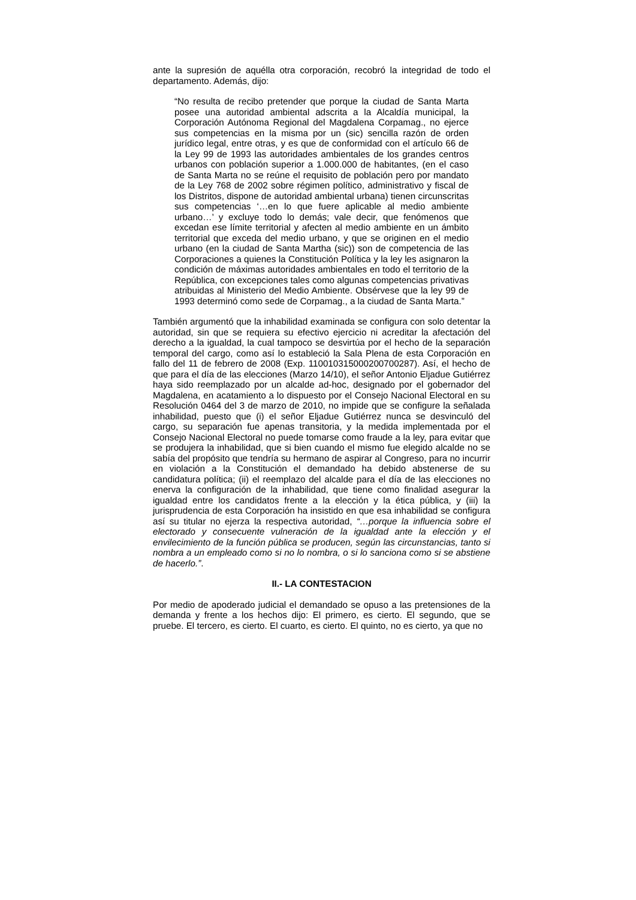ante la supresión de aquélla otra corporación, recobró la integridad de todo el departamento. Además, dijo:
“No resulta de recibo pretender que porque la ciudad de Santa Marta posee una autoridad ambiental adscrita a la Alcaldía municipal, la Corporación Autónoma Regional del Magdalena Corpamag., no ejerce sus competencias en la misma por un (sic) sencilla razón de orden jurídico legal, entre otras, y es que de conformidad con el artículo 66 de la Ley 99 de 1993 las autoridades ambientales de los grandes centros urbanos con población superior a 1.000.000 de habitantes, (en el caso de Santa Marta no se reúne el requisito de población pero por mandato de la Ley 768 de 2002 sobre régimen político, administrativo y fiscal de los Distritos, dispone de autoridad ambiental urbana) tienen circunscritas sus competencias ‘…en lo que fuere aplicable al medio ambiente urbano…’ y excluye todo lo demás; vale decir, que fenómenos que excedan ese límite territorial y afecten al medio ambiente en un ámbito territorial que exceda del medio urbano, y que se originen en el medio urbano (en la ciudad de Santa Martha (sic)) son de competencia de las Corporaciones a quienes la Constitución Política y la ley les asignaron la condición de máximas autoridades ambientales en todo el territorio de la República, con excepciones tales como algunas competencias privativas atribuidas al Ministerio del Medio Ambiente. Obsérvese que la ley 99 de 1993 determinó como sede de Corpamag., a la ciudad de Santa Marta.”
También argumentó que la inhabilidad examinada se configura con solo detentar la autoridad, sin que se requiera su efectivo ejercicio ni acreditar la afectación del derecho a la igualdad, la cual tampoco se desvirtúa por el hecho de la separación temporal del cargo, como así lo estableció la Sala Plena de esta Corporación en fallo del 11 de febrero de 2008 (Exp. 110010315000200700287). Así, el hecho de que para el día de las elecciones (Marzo 14/10), el señor Antonio Eljadue Gutiérrez haya sido reemplazado por un alcalde ad-hoc, designado por el gobernador del Magdalena, en acatamiento a lo dispuesto por el Consejo Nacional Electoral en su Resolución 0464 del 3 de marzo de 2010, no impide que se configure la señalada inhabilidad, puesto que (i) el señor Eljadue Gutiérrez nunca se desvinculó del cargo, su separación fue apenas transitoria, y la medida implementada por el Consejo Nacional Electoral no puede tomarse como fraude a la ley, para evitar que se produjera la inhabilidad, que si bien cuando el mismo fue elegido alcalde no se sabía del propósito que tendría su hermano de aspirar al Congreso, para no incurrir en violación a la Constitución el demandado ha debido abstenerse de su candidatura política; (ii) el reemplazo del alcalde para el día de las elecciones no enerva la configuración de la inhabilidad, que tiene como finalidad asegurar la igualdad entre los candidatos frente a la elección y la ética pública, y (iii) la jurisprudencia de esta Corporación ha insistido en que esa inhabilidad se configura así su titular no ejerza la respectiva autoridad, “…porque la influencia sobre el electorado y consecuente vulneración de la igualdad ante la elección y el envilecimiento de la función pública se producen, según las circunstancias, tanto si nombra a un empleado como si no lo nombra, o si lo sanciona como si se abstiene de hacerlo.”.
II.- LA CONTESTACION
Por medio de apoderado judicial el demandado se opuso a las pretensiones de la demanda y frente a los hechos dijo: El primero, es cierto. El segundo, que se pruebe. El tercero, es cierto. El cuarto, es cierto. El quinto, no es cierto, ya que no